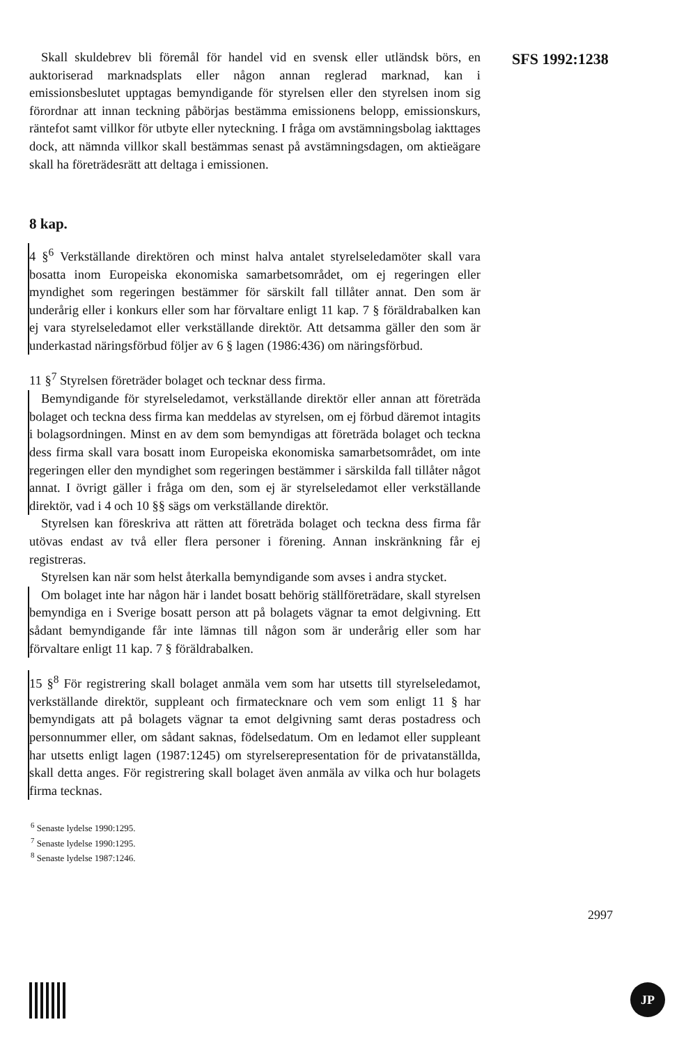Skall skuldebrev bli föremål för handel vid en svensk eller utländsk börs, en auktoriserad marknadsplats eller någon annan reglerad marknad, kan i emissionsbeslutet upptagas bemyndigande för styrelsen eller den styrelsen inom sig förordnar att innan teckning påbörjas bestämma emissionens belopp, emissionskurs, räntefot samt villkor för utbyte eller nyteckning. I fråga om avstämningsbolag iakttages dock, att nämnda villkor skall bestämmas senast på avstämningsdagen, om aktieägare skall ha företrädesrätt att deltaga i emissionen.
8 kap.
4 §<sup>6</sup> Verkställande direktören och minst halva antalet styrelseledamöter skall vara bosatta inom Europeiska ekonomiska samarbetsområdet, om ej regeringen eller myndighet som regeringen bestämmer för särskilt fall tillåter annat. Den som är underårig eller i konkurs eller som har förvaltare enligt 11 kap. 7 § föräldrabalken kan ej vara styrelseledamot eller verkställande direktör. Att detsamma gäller den som är underkastad näringsförbud följer av 6 § lagen (1986:436) om näringsförbud.
11 §<sup>7</sup> Styrelsen företräder bolaget och tecknar dess firma.
Bemyndigande för styrelseledamot, verkställande direktör eller annan att företräda bolaget och teckna dess firma kan meddelas av styrelsen, om ej förbud däremot intagits i bolagsordningen. Minst en av dem som bemyndigas att företräda bolaget och teckna dess firma skall vara bosatt inom Europeiska ekonomiska samarbetsområdet, om inte regeringen eller den myndighet som regeringen bestämmer i särskilda fall tillåter något annat. I övrigt gäller i fråga om den, som ej är styrelseledamot eller verkställande direktör, vad i 4 och 10 §§ sägs om verkställande direktör.
Styrelsen kan föreskriva att rätten att företräda bolaget och teckna dess firma får utövas endast av två eller flera personer i förening. Annan inskränkning får ej registreras.
Styrelsen kan när som helst återkalla bemyndigande som avses i andra stycket.
Om bolaget inte har någon här i landet bosatt behörig ställföreträdare, skall styrelsen bemyndiga en i Sverige bosatt person att på bolagets vägnar ta emot delgivning. Ett sådant bemyndigande får inte lämnas till någon som är underårig eller som har förvaltare enligt 11 kap. 7 § föräldrabalken.
15 §<sup>8</sup> För registrering skall bolaget anmäla vem som har utsetts till styrelseledamot, verkställande direktör, suppleant och firmatecknare och vem som enligt 11 § har bemyndigats att på bolagets vägnar ta emot delgivning samt deras postadress och personnummer eller, om sådant saknas, födelsedatum. Om en ledamot eller suppleant har utsetts enligt lagen (1987:1245) om styrelserepresentation för de privatanställda, skall detta anges. För registrering skall bolaget även anmäla av vilka och hur bolagets firma tecknas.
<sup>6</sup> Senaste lydelse 1990:1295.
<sup>7</sup> Senaste lydelse 1990:1295.
<sup>8</sup> Senaste lydelse 1987:1246.
SFS 1992:1238
2997
JP